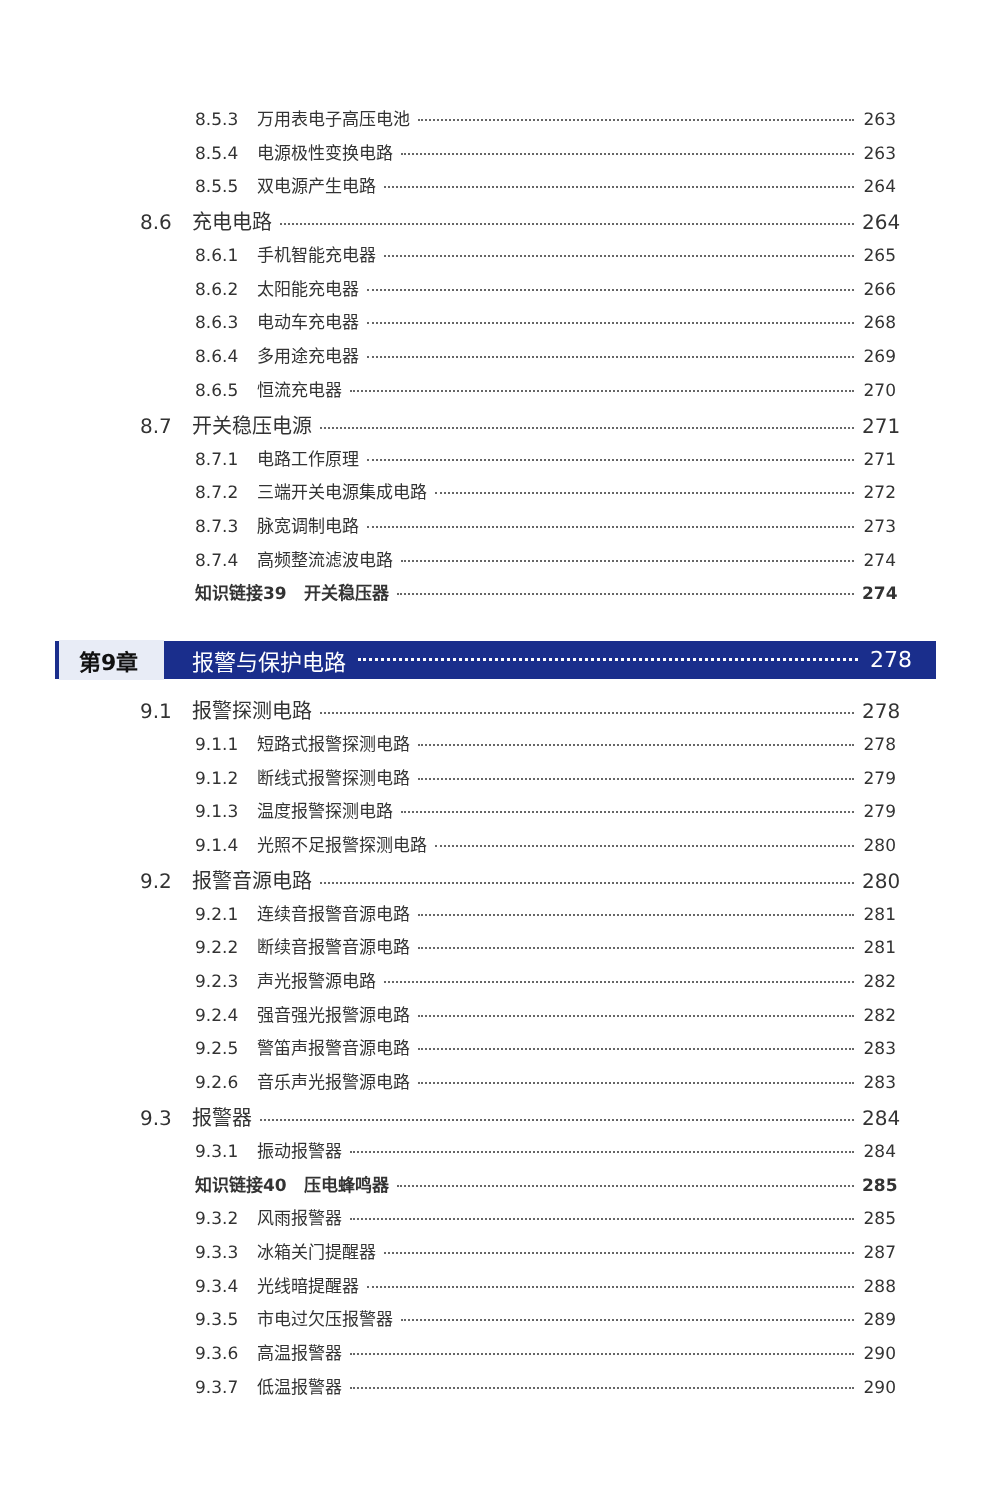8.5.3 万用表电子高压电池 263
8.5.4 电源极性变换电路 263
8.5.5 双电源产生电路 264
8.6 充电电路 264
8.6.1 手机智能充电器 265
8.6.2 太阳能充电器 266
8.6.3 电动车充电器 268
8.6.4 多用途充电器 269
8.6.5 恒流充电器 270
8.7 开关稳压电源 271
8.7.1 电路工作原理 271
8.7.2 三端开关电源集成电路 272
8.7.3 脉宽调制电路 273
8.7.4 高频整流滤波电路 274
知识链接39　开关稳压器 274
第9章 报警与保护电路 278
9.1 报警探测电路 278
9.1.1 短路式报警探测电路 278
9.1.2 断线式报警探测电路 279
9.1.3 温度报警探测电路 279
9.1.4 光照不足报警探测电路 280
9.2 报警音源电路 280
9.2.1 连续音报警音源电路 281
9.2.2 断续音报警音源电路 281
9.2.3 声光报警源电路 282
9.2.4 强音强光报警源电路 282
9.2.5 警笛声报警音源电路 283
9.2.6 音乐声光报警源电路 283
9.3 报警器 284
9.3.1 振动报警器 284
知识链接40　压电蜂鸣器 285
9.3.2 风雨报警器 285
9.3.3 冰箱关门提醒器 287
9.3.4 光线暗提醒器 288
9.3.5 市电过欠压报警器 289
9.3.6 高温报警器 290
9.3.7 低温报警器 290